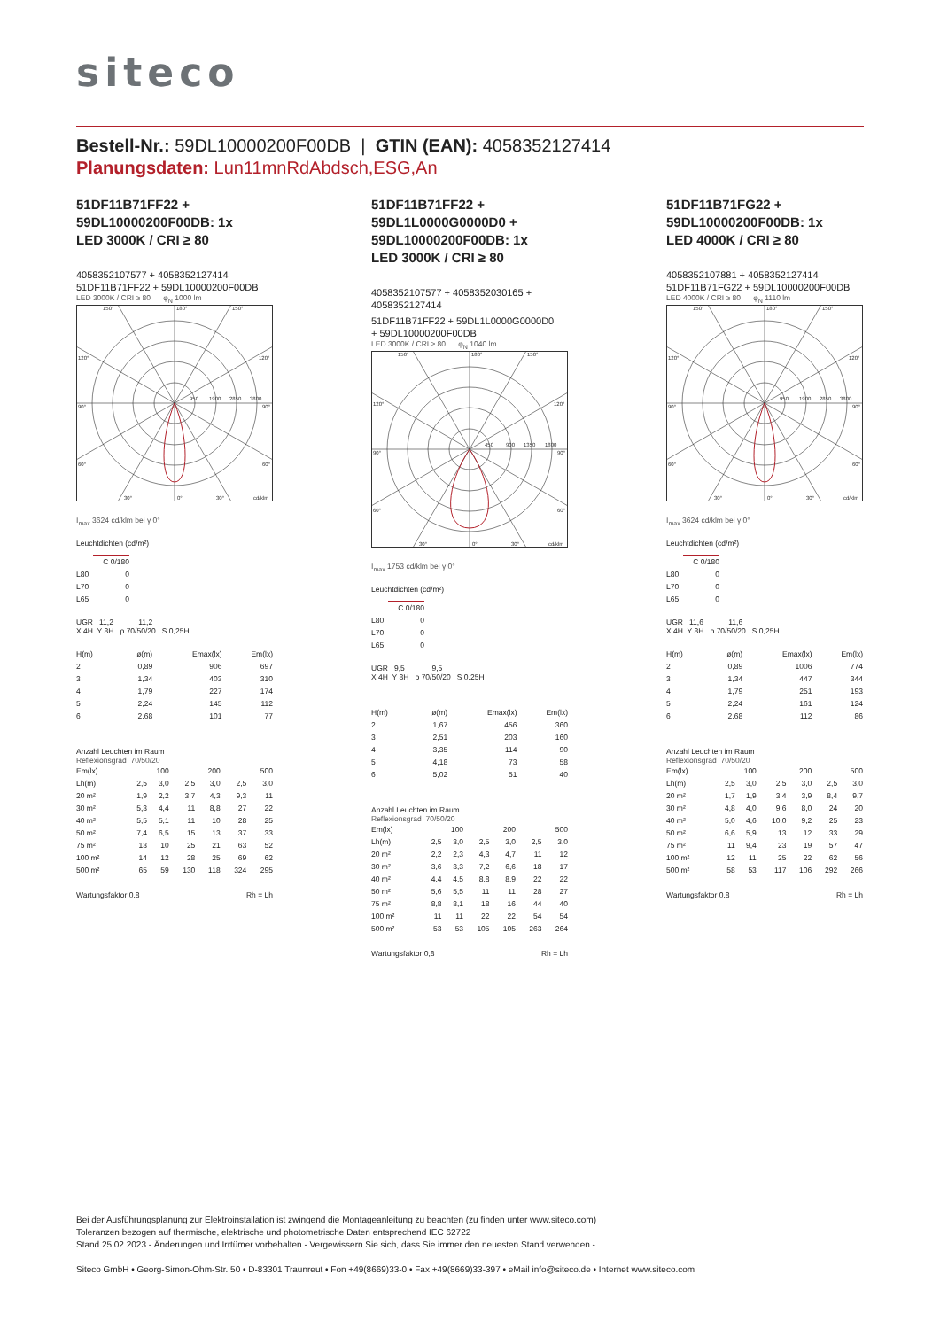siteco
Bestell-Nr.: 59DL10000200F00DB | GTIN (EAN): 4058352127414
Planungsdaten: Lun11mnRdAbdsch,ESG,An
51DF11B71FF22 +
59DL10000200F00DB: 1x
LED 3000K / CRI ≥ 80
4058352107577 + 4058352127414
51DF11B71FF22 + 59DL10000200F00DB
LED 3000K / CRI ≥ 80 φ<sub>N</sub> 1000 lm
150°
180°
150°
120°
120°
90°
90°
60°
60°
30°
0°
30°
cd/klm
950
1900
2850
3800
I<sub>max</sub> 3624 cd/klm bei γ 0°
Leuchtdichten (cd/m²)
| | C 0/180 |
| --- | --- |
| L80 | 0 |
| L70 | 0 |
| L65 | 0 |
UGR 11,2 11,2
X 4H Y 8H ρ 70/50/20 S 0,25H
| H(m) | ø(m) | Emax(lx) | Em(lx) |
| --- | --- | --- | --- |
| 2 | 0,89 | 906 | 697 |
| 3 | 1,34 | 403 | 310 |
| 4 | 1,79 | 227 | 174 |
| 5 | 2,24 | 145 | 112 |
| 6 | 2,68 | 101 | 77 |
Anzahl Leuchten im Raum
Reflexionsgrad 70/50/20
| Em(lx) | 100 | | 200 | | 500 | |
| Lh(m) | 2,5 | 3,0 | 2,5 | 3,0 | 2,5 | 3,0 |
| 20 m² | 1,9 | 2,2 | 3,7 | 4,3 | 9,3 | 11 |
| 30 m² | 5,3 | 4,4 | 11 | 8,8 | 27 | 22 |
| 40 m² | 5,5 | 5,1 | 11 | 10 | 28 | 25 |
| 50 m² | 7,4 | 6,5 | 15 | 13 | 37 | 33 |
| 75 m² | 13 | 10 | 25 | 21 | 63 | 52 |
| 100 m² | 14 | 12 | 28 | 25 | 69 | 62 |
| 500 m² | 65 | 59 | 130 | 118 | 324 | 295 |
| Wartungsfaktor 0,8 | Rh = Lh |
51DF11B71FF22 +
59DL1L0000G0000D0 +
59DL10000200F00DB: 1x
LED 3000K / CRI ≥ 80
4058352107577 + 4058352030165 +
4058352127414
51DF11B71FF22 + 59DL1L0000G0000D0
+ 59DL10000200F00DB
LED 3000K / CRI ≥ 80 φ<sub>N</sub> 1040 lm
150°
180°
150°
120°
120°
90°
90°
60°
60°
30°
0°
30°
cd/klm
450
900
1350
1800
I<sub>max</sub> 1753 cd/klm bei γ 0°
Leuchtdichten (cd/m²)
| | C 0/180 |
| --- | --- |
| L80 | 0 |
| L70 | 0 |
| L65 | 0 |
UGR 9,5 9,5
X 4H Y 8H ρ 70/50/20 S 0,25H
| H(m) | ø(m) | Emax(lx) | Em(lx) |
| --- | --- | --- | --- |
| 2 | 1,67 | 456 | 360 |
| 3 | 2,51 | 203 | 160 |
| 4 | 3,35 | 114 | 90 |
| 5 | 4,18 | 73 | 58 |
| 6 | 5,02 | 51 | 40 |
Anzahl Leuchten im Raum
Reflexionsgrad 70/50/20
| Em(lx) | 100 | | 200 | | 500 | |
| Lh(m) | 2,5 | 3,0 | 2,5 | 3,0 | 2,5 | 3,0 |
| 20 m² | 2,2 | 2,3 | 4,3 | 4,7 | 11 | 12 |
| 30 m² | 3,6 | 3,3 | 7,2 | 6,6 | 18 | 17 |
| 40 m² | 4,4 | 4,5 | 8,8 | 8,9 | 22 | 22 |
| 50 m² | 5,6 | 5,5 | 11 | 11 | 28 | 27 |
| 75 m² | 8,8 | 8,1 | 18 | 16 | 44 | 40 |
| 100 m² | 11 | 11 | 22 | 22 | 54 | 54 |
| 500 m² | 53 | 53 | 105 | 105 | 263 | 264 |
| Wartungsfaktor 0,8 | Rh = Lh |
51DF11B71FG22 +
59DL10000200F00DB: 1x
LED 4000K / CRI ≥ 80
4058352107881 + 4058352127414
51DF11B71FG22 + 59DL10000200F00DB
LED 4000K / CRI ≥ 80 φ<sub>N</sub> 1110 lm
150°
180°
150°
120°
120°
90°
90°
60°
60°
30°
0°
30°
cd/klm
950
1900
2850
3800
I<sub>max</sub> 3624 cd/klm bei γ 0°
Leuchtdichten (cd/m²)
| | C 0/180 |
| --- | --- |
| L80 | 0 |
| L70 | 0 |
| L65 | 0 |
UGR 11,6 11,6
X 4H Y 8H ρ 70/50/20 S 0,25H
| H(m) | ø(m) | Emax(lx) | Em(lx) |
| --- | --- | --- | --- |
| 2 | 0,89 | 1006 | 774 |
| 3 | 1,34 | 447 | 344 |
| 4 | 1,79 | 251 | 193 |
| 5 | 2,24 | 161 | 124 |
| 6 | 2,68 | 112 | 86 |
Anzahl Leuchten im Raum
Reflexionsgrad 70/50/20
| Em(lx) | 100 | | 200 | | 500 | |
| Lh(m) | 2,5 | 3,0 | 2,5 | 3,0 | 2,5 | 3,0 |
| 20 m² | 1,7 | 1,9 | 3,4 | 3,9 | 8,4 | 9,7 |
| 30 m² | 4,8 | 4,0 | 9,6 | 8,0 | 24 | 20 |
| 40 m² | 5,0 | 4,6 | 10,0 | 9,2 | 25 | 23 |
| 50 m² | 6,6 | 5,9 | 13 | 12 | 33 | 29 |
| 75 m² | 11 | 9,4 | 23 | 19 | 57 | 47 |
| 100 m² | 12 | 11 | 25 | 22 | 62 | 56 |
| 500 m² | 58 | 53 | 117 | 106 | 292 | 266 |
| Wartungsfaktor 0,8 | Rh = Lh |
Bei der Ausführungsplanung zur Elektroinstallation ist zwingend die Montageanleitung zu beachten (zu finden unter www.siteco.com)
Toleranzen bezogen auf thermische, elektrische und photometrische Daten entsprechend IEC 62722
Stand 25.02.2023 - Änderungen und Irrtümer vorbehalten - Vergewissern Sie sich, dass Sie immer den neuesten Stand verwenden -
Siteco GmbH • Georg-Simon-Ohm-Str. 50 • D-83301 Traunreut • Fon +49(8669)33-0 • Fax +49(8669)33-397 • eMail info@siteco.de • Internet www.siteco.com